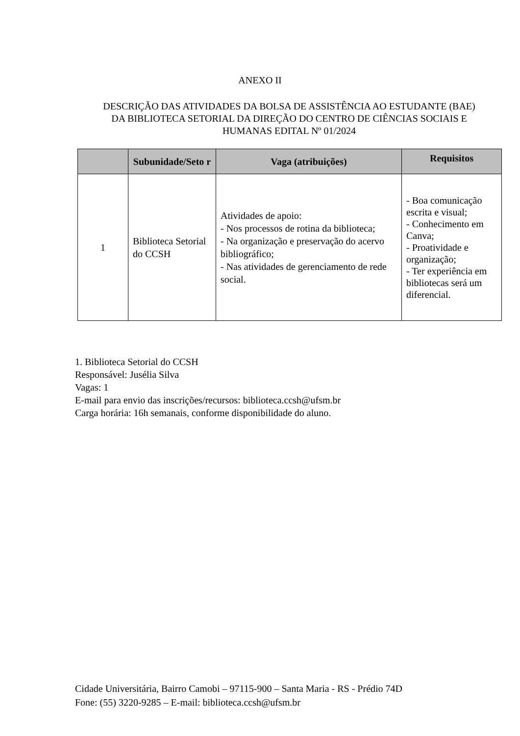ANEXO II
DESCRIÇÃO DAS ATIVIDADES DA BOLSA DE ASSISTÊNCIA AO ESTUDANTE (BAE) DA BIBLIOTECA SETORIAL DA DIREÇÃO DO CENTRO DE CIÊNCIAS SOCIAIS E HUMANAS EDITAL Nº 01/2024
| | Subunidade/Seto r | Vaga (atribuições) | Requisitos |
| --- | --- | --- | --- |
| 1 | Biblioteca Setorial do CCSH | Atividades de apoio: - Nos processos de rotina da biblioteca; - Na organização e preservação do acervo bibliográfico; - Nas atividades de gerenciamento de rede social. | - Boa comunicação escrita e visual; - Conhecimento em Canva; - Proatividade e organização; - Ter experiência em bibliotecas será um diferencial. |
1. Biblioteca Setorial do CCSH
Responsável: Jusélia Silva
Vagas: 1
E-mail para envio das inscrições/recursos: biblioteca.ccsh@ufsm.br
Carga horária: 16h semanais, conforme disponibilidade do aluno.
Cidade Universitária, Bairro Camobi – 97115-900 – Santa Maria - RS - Prédio 74D
Fone: (55) 3220-9285 – E-mail: biblioteca.ccsh@ufsm.br